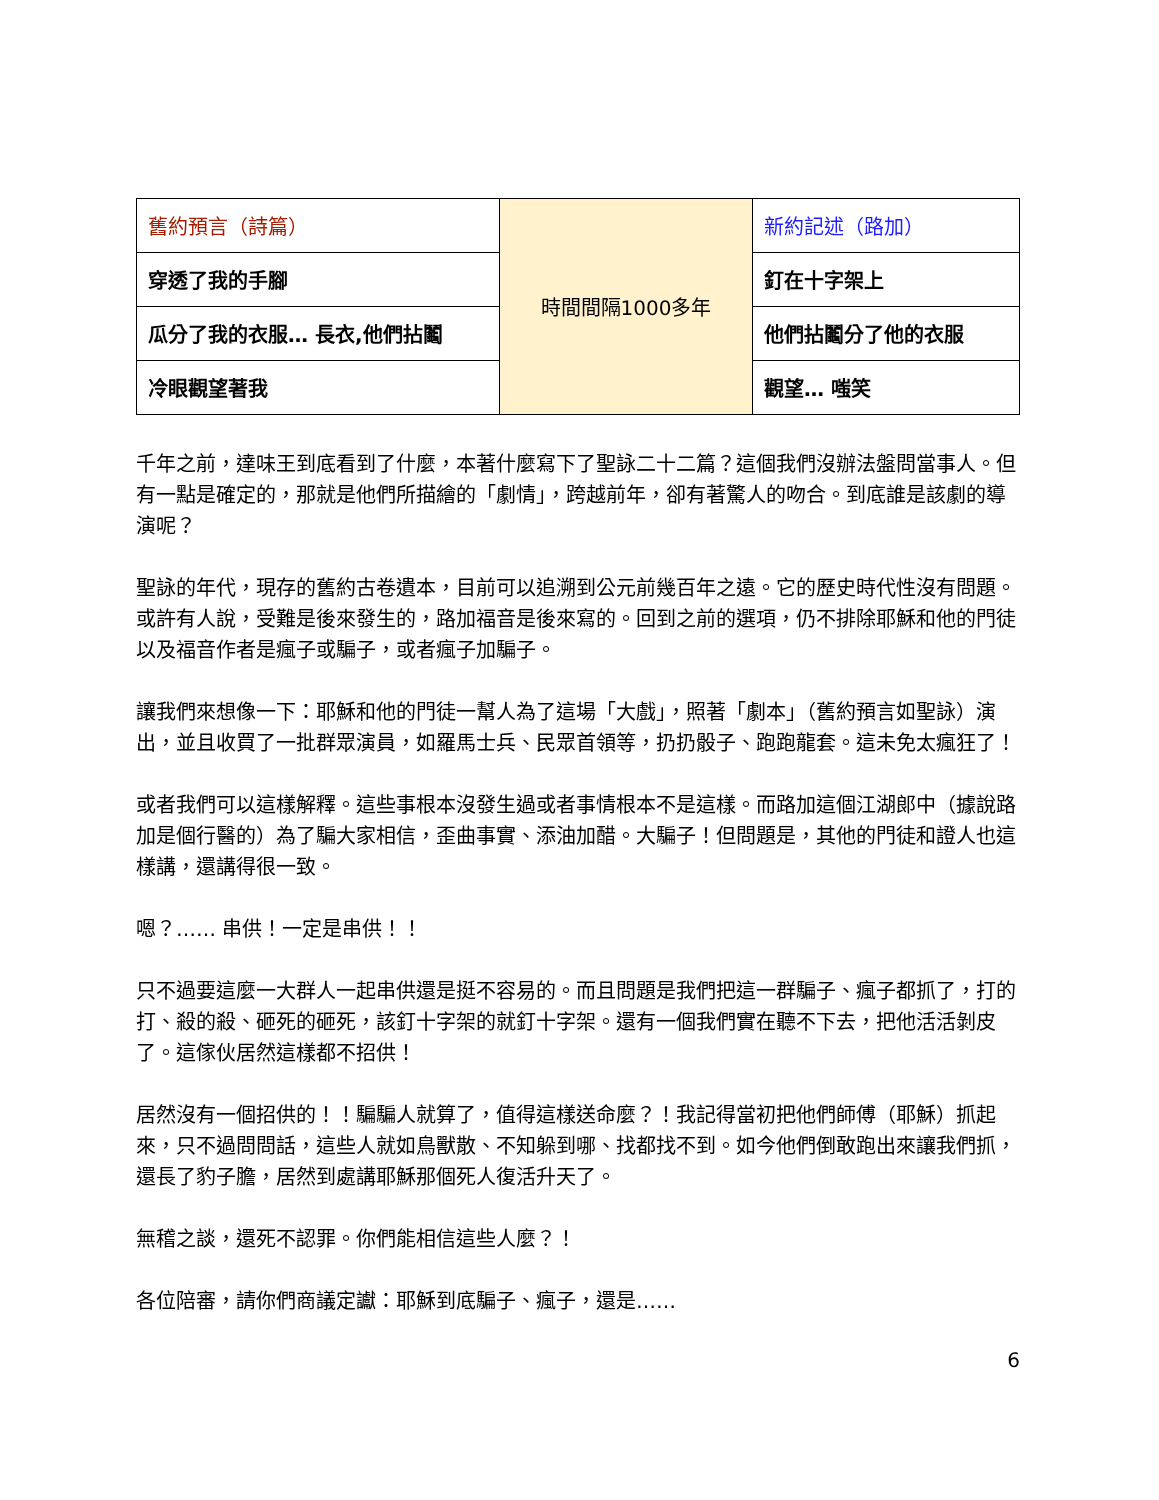| 舊約預言（詩篇） | 時間間隔1000多年 | 新約記述（路加） |
| 穿透了我的手腳 | | 釘在十字架上 |
| 瓜分了我的衣服… 長衣,他們拈鬮 | | 他們拈鬮分了他的衣服 |
| 冷眼觀望著我 | | 觀望… 嗤笑 |
千年之前，達味王到底看到了什麼，本著什麼寫下了聖詠二十二篇？這個我們沒辦法盤問當事人。但有一點是確定的，那就是他們所描繪的「劇情」，跨越前年，卻有著驚人的吻合。到底誰是該劇的導演呢？
聖詠的年代，現存的舊約古卷遺本，目前可以追溯到公元前幾百年之遠。它的歷史時代性沒有問題。或許有人說，受難是後來發生的，路加福音是後來寫的。回到之前的選項，仍不排除耶穌和他的門徒以及福音作者是瘋子或騙子，或者瘋子加騙子。
讓我們來想像一下：耶穌和他的門徒一幫人為了這場「大戲」，照著「劇本」（舊約預言如聖詠）演出，並且收買了一批群眾演員，如羅馬士兵、民眾首領等，扔扔骰子、跑跑龍套。這未免太瘋狂了！
或者我們可以這樣解釋。這些事根本沒發生過或者事情根本不是這樣。而路加這個江湖郎中（據說路加是個行醫的）為了騙大家相信，歪曲事實、添油加醋。大騙子！但問題是，其他的門徒和證人也這樣講，還講得很一致。
嗯？…… 串供！一定是串供！！
只不過要這麼一大群人一起串供還是挺不容易的。而且問題是我們把這一群騙子、瘋子都抓了，打的打、殺的殺、砸死的砸死，該釘十字架的就釘十字架。還有一個我們實在聽不下去，把他活活剝皮了。這傢伙居然這樣都不招供！
居然沒有一個招供的！！騙騙人就算了，值得這樣送命麼？！我記得當初把他們師傅（耶穌）抓起來，只不過問問話，這些人就如鳥獸散、不知躲到哪、找都找不到。如今他們倒敢跑出來讓我們抓，還長了豹子膽，居然到處講耶穌那個死人復活升天了。
無稽之談，還死不認罪。你們能相信這些人麼？！
各位陪審，請你們商議定讞：耶穌到底騙子、瘋子，還是……
6